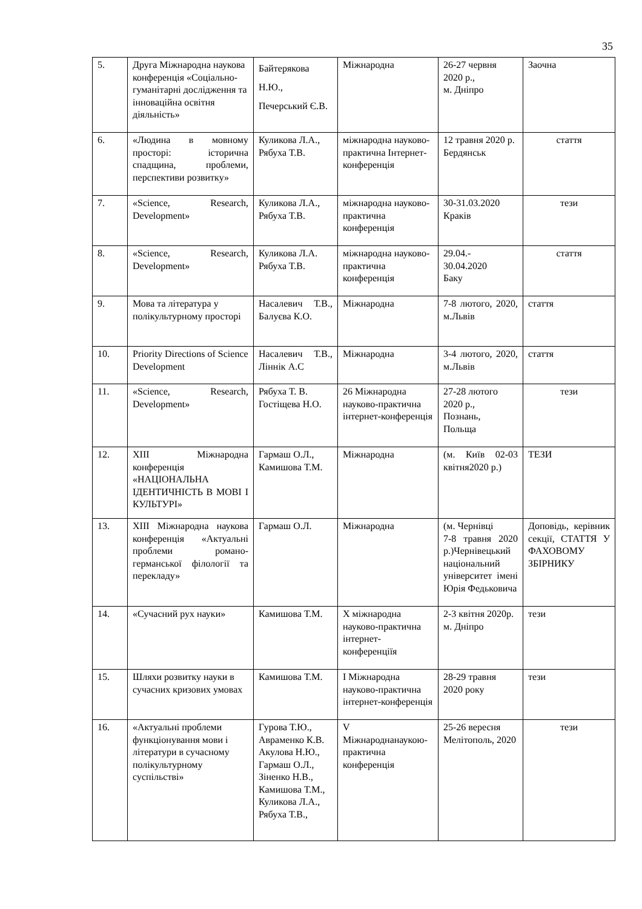35
| 5. | Друга Міжнародна наукова конференція «Соціально-гуманітарні дослідження та інноваційна освітня діяльність» | Байтерякова Н.Ю., Печерський Є.В. | Міжнародна | 26-27 червня 2020 р., м. Дніпро | Заочна |
| 6. | «Людина в мовному просторі: історична спадщина, проблеми, перспективи розвитку» | Куликова Л.А., Рябуха Т.В. | міжнародна науково-практична Інтернет-конференція | 12 травня 2020 р. Бердянськ | стаття |
| 7. | «Science, Research, Development» | Куликова Л.А., Рябуха Т.В. | міжнародна науково-практична конференція | 30-31.03.2020 Краків | тези |
| 8. | «Science, Research, Development» | Куликова Л.А. Рябуха Т.В. | міжнародна науково-практична конференція | 29.04.- 30.04.2020 Баку | стаття |
| 9. | Мова та література у полікультурному просторі | Насалевич Т.В., Балуєва К.О. | Міжнародна | 7-8 лютого, 2020, м.Львів | стаття |
| 10. | Priority Directions of Science Development | Насалевич Т.В., Ліннік А.С | Міжнародна | 3-4 лютого, 2020, м.Львів | стаття |
| 11. | «Science, Research, Development» | Рябуха Т. В. Гостіщева Н.О. | 26 Міжнародна науково-практична інтернет-конференція | 27-28 лютого 2020 р., Познань, Польща | тези |
| 12. | XIII Міжнародна конференція «НАЦІОНАЛЬНА ІДЕНТИЧНІСТЬ В МОВІ І КУЛЬТУРІ» | Гармаш О.Л., Камишова Т.М. | Міжнародна | (м. Київ 02-03 квітня2020 р.) | ТЕЗИ |
| 13. | XIII Міжнародна наукова конференція «Актуальні проблеми романо-германської філології та перекладу» | Гармаш О.Л. | Міжнародна | (м. Чернівці 7-8 травня 2020 р.)Чернівецький національний університет імені Юрія Федьковича | Доповідь, керівник секції, СТАТТЯ У ФАХОВОМУ ЗБІРНИКУ |
| 14. | «Сучасний рух науки» | Камишова Т.М. | Х міжнародна науково-практична інтернет-конференціїя | 2-3 квітня 2020р. м. Дніпро | тези |
| 15. | Шляхи розвитку науки в сучасних кризових умовах | Камишова Т.М. | І Міжнародна науково-практична інтернет-конференція | 28-29 травня 2020 року | тези |
| 16. | «Актуальні проблеми функціонування мови і літератури в сучасному полікультурному суспільстві» | Гурова Т.Ю., Авраменко К.В. Акулова Н.Ю., Гармаш О.Л., Зіненко Н.В., Камишова Т.М., Куликова Л.А., Рябуха Т.В., | V Міжнароднанаукою-практична конференція | 25-26 вересня Мелітополь, 2020 | тези |